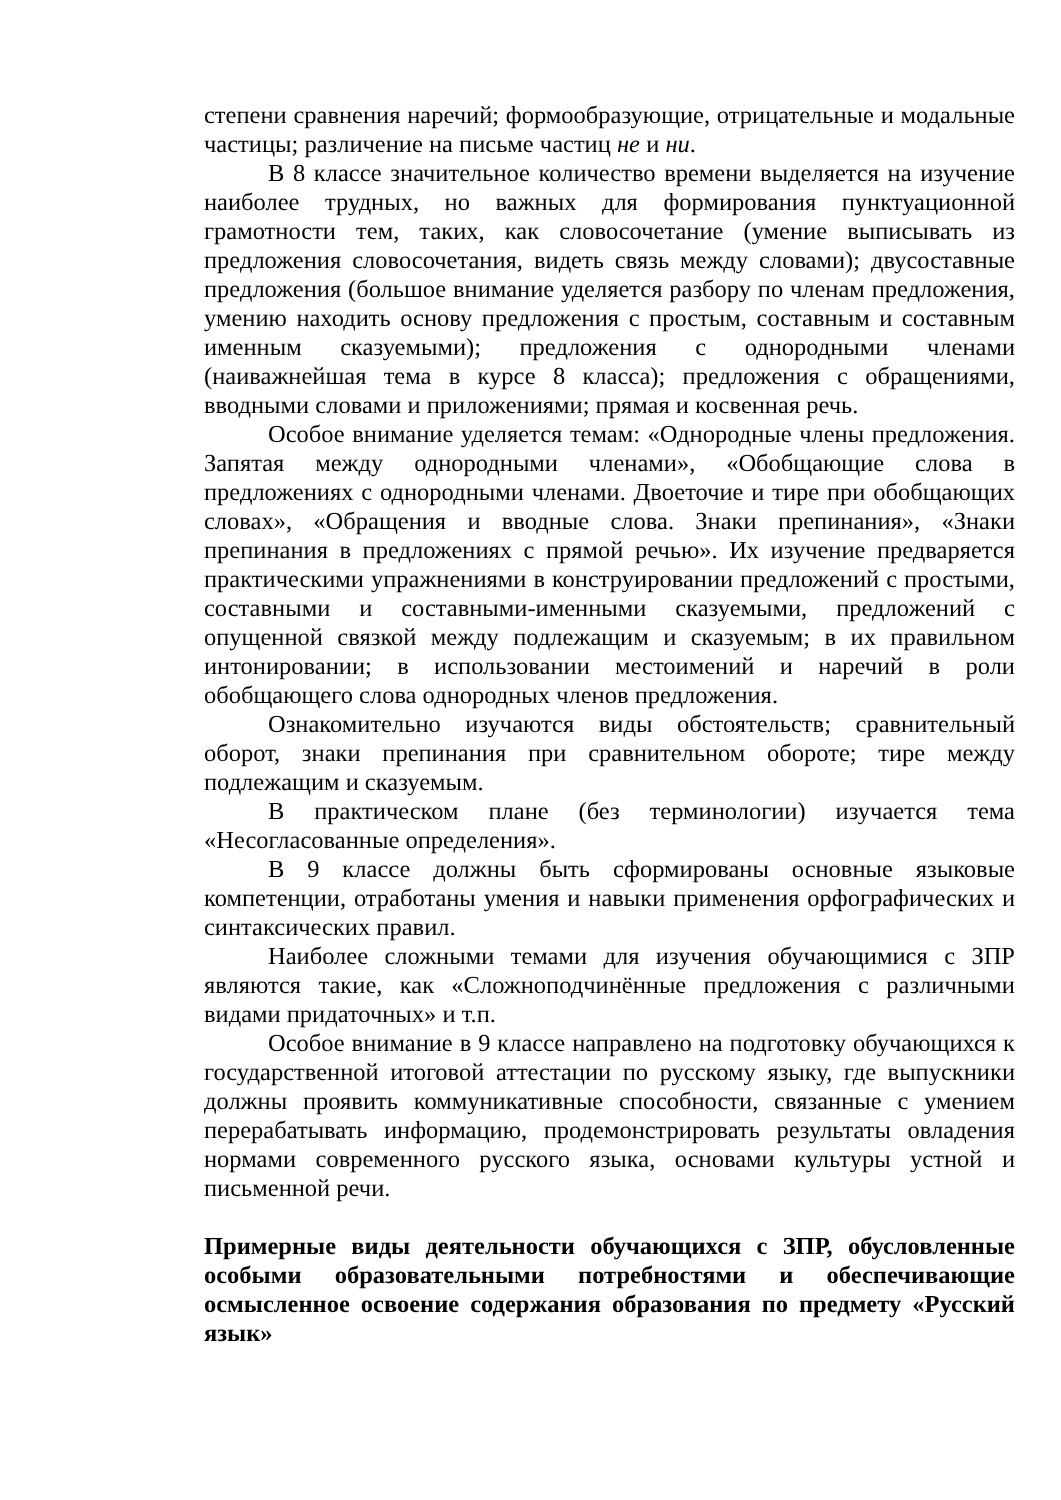степени сравнения наречий; формообразующие, отрицательные и модальные частицы; различение на письме частиц не и ни.
В 8 классе значительное количество времени выделяется на изучение наиболее трудных, но важных для формирования пунктуационной грамотности тем, таких, как словосочетание (умение выписывать из предложения словосочетания, видеть связь между словами); двусоставные предложения (большое внимание уделяется разбору по членам предложения, умению находить основу предложения с простым, составным и составным именным сказуемыми); предложения с однородными членами (наиважнейшая тема в курсе 8 класса); предложения с обращениями, вводными словами и приложениями; прямая и косвенная речь.
Особое внимание уделяется темам: «Однородные члены предложения. Запятая между однородными членами», «Обобщающие слова в предложениях с однородными членами. Двоеточие и тире при обобщающих словах», «Обращения и вводные слова. Знаки препинания», «Знаки препинания в предложениях с прямой речью». Их изучение предваряется практическими упражнениями в конструировании предложений с простыми, составными и составными-именными сказуемыми, предложений с опущенной связкой между подлежащим и сказуемым; в их правильном интонировании; в использовании местоимений и наречий в роли обобщающего слова однородных членов предложения.
Ознакомительно изучаются виды обстоятельств; сравнительный оборот, знаки препинания при сравнительном обороте; тире между подлежащим и сказуемым.
В практическом плане (без терминологии) изучается тема «Несогласованные определения».
В 9 классе должны быть сформированы основные языковые компетенции, отработаны умения и навыки применения орфографических и синтаксических правил.
Наиболее сложными темами для изучения обучающимися с ЗПР являются такие, как «Сложноподчинённые предложения с различными видами придаточных» и т.п.
Особое внимание в 9 классе направлено на подготовку обучающихся к государственной итоговой аттестации по русскому языку, где выпускники должны проявить коммуникативные способности, связанные с умением перерабатывать информацию, продемонстрировать результаты овладения нормами современного русского языка, основами культуры устной и письменной речи.
Примерные виды деятельности обучающихся с ЗПР, обусловленные особыми образовательными потребностями и обеспечивающие осмысленное освоение содержания образования по предмету «Русский язык»